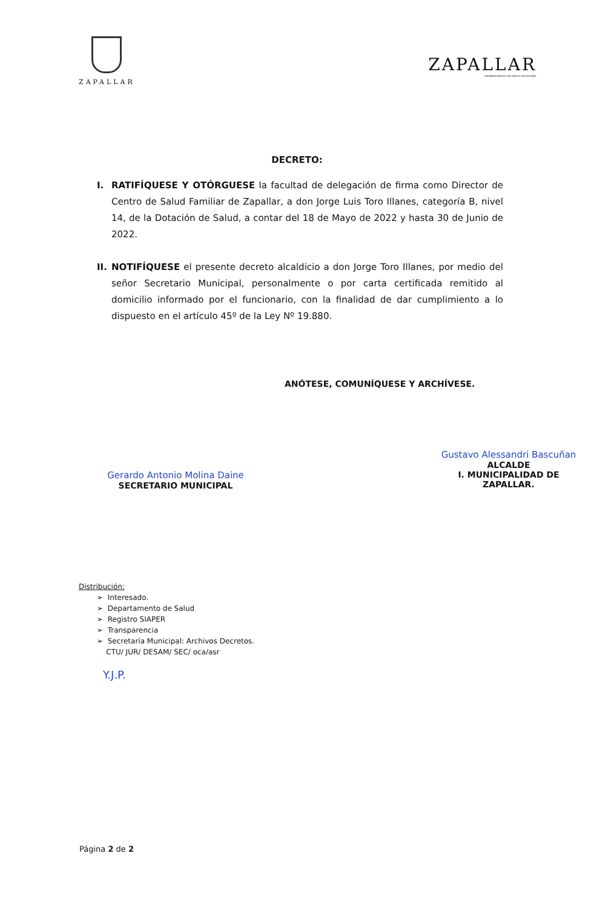ZAPALLAR
ZAPALLAR
DEPARTAMENTO DE SALUD MUNICIPAL
DECRETO:
I. RATIFÍQUESE Y OTÓRGUESE la facultad de delegación de firma como Director de Centro de Salud Familiar de Zapallar, a don Jorge Luis Toro Illanes, categoría B, nivel 14, de la Dotación de Salud, a contar del 18 de Mayo de 2022 y hasta 30 de Junio de 2022.
II.
NOTIFÍQUESE el presente decreto alcaldicio a don Jorge Toro Illanes, por medio del señor Secretario Municipal, personalmente o por carta certificada remitido al domicilio informado por el funcionario, con la finalidad de dar cumplimiento a lo dispuesto en el artículo 45º de la Ley Nº 19.880.
Gerardo Antonio Molina Daine
SECRETARIO MUNICIPAL
ANÓTESE, COMUNÍQUESE Y ARCHÍVESE.
Gustavo Alessandri Bascuñan
ALCALDE
I. MUNICIPALIDAD DE ZAPALLAR.
Distribución:
➢ Interesado.
➢ Departamento de Salud
➢ Registro SIAPER
➢ Transparencia
➢ Secretaría Municipal: Archivos Decretos.
CTU/ JUR/ DESAM/ SEC/ oca/asr
Y.J.P.
Página 2 de 2